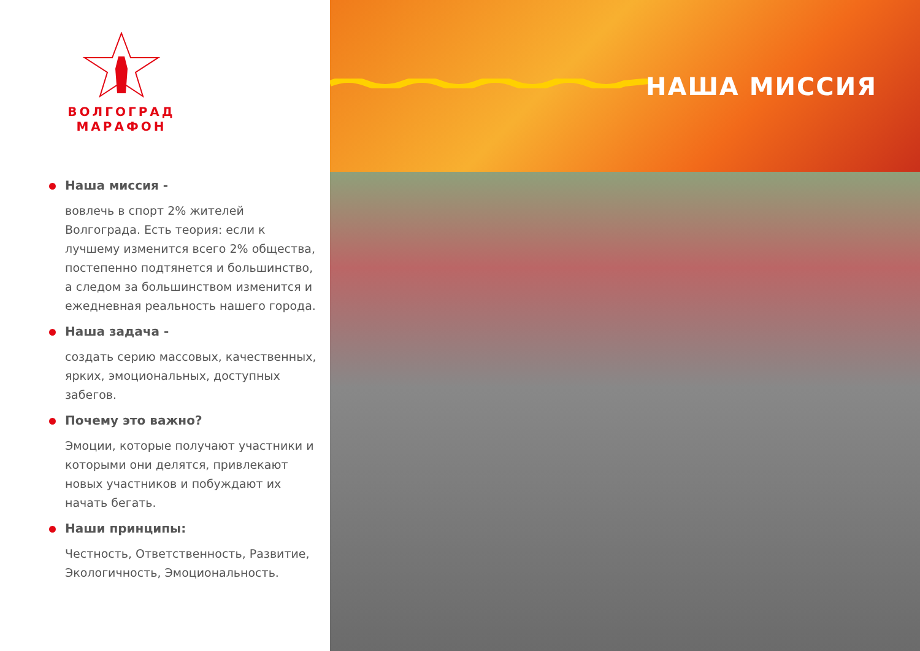ВОЛГОГРАД МАРАФОН
Наша миссия -
вовлечь в спорт 2% жителей Волгограда. Есть теория: если к лучшему изменится всего 2% общества, постепенно подтянется и большинство, а следом за большинством изменится и ежедневная реальность нашего города.
Наша задача -
создать серию массовых, качественных, ярких, эмоциональных, доступных забегов.
Почему это важно?
Эмоции, которые получают участники и которыми они делятся, привлекают новых участников и побуждают их начать бегать.
Наши принципы:
Честность, Ответственность, Развитие, Экологичность, Эмоциональность.
НАША МИССИЯ